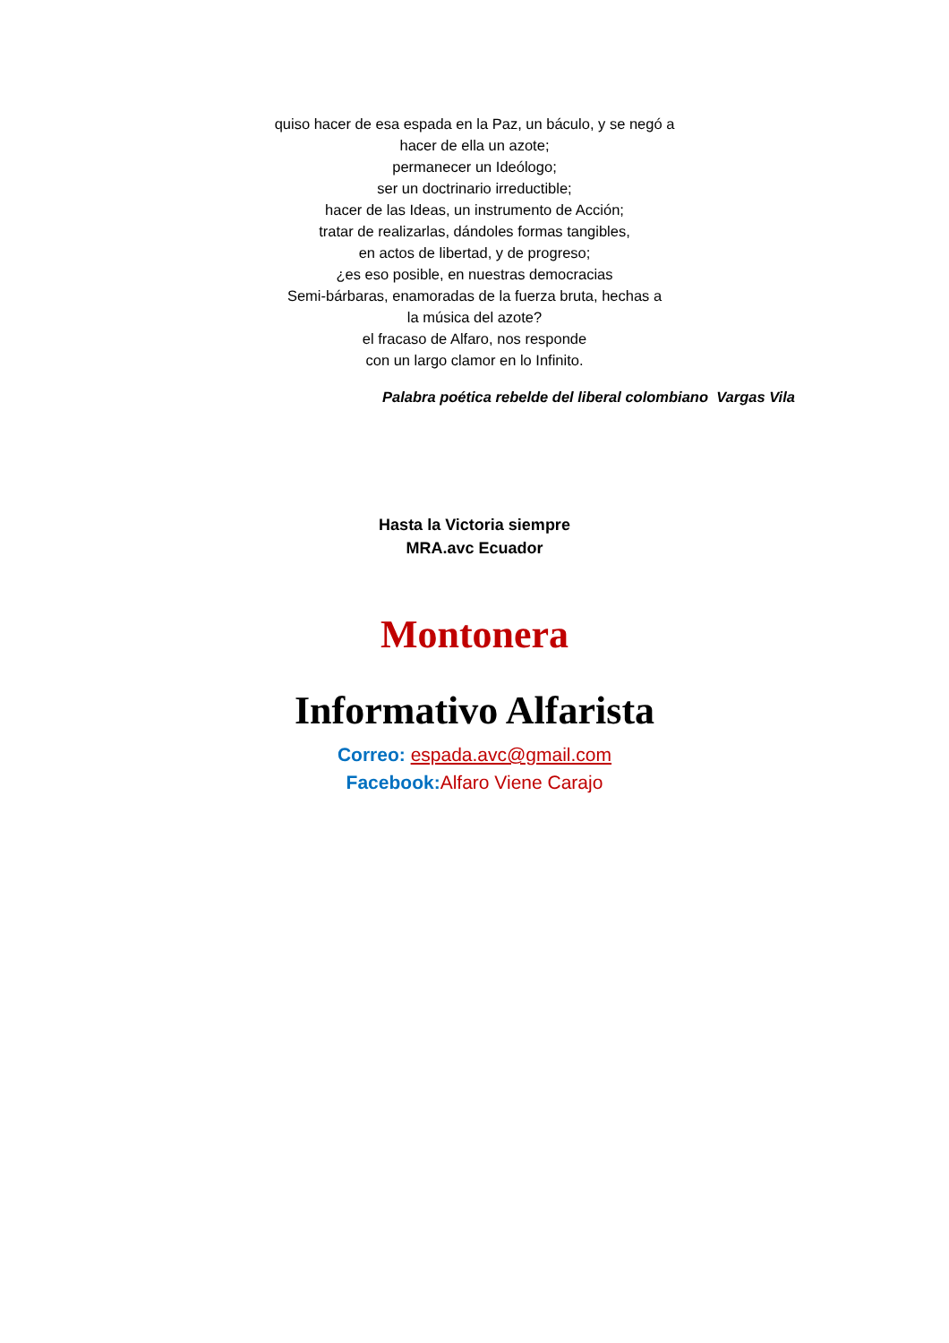quiso hacer de esa espada en la Paz, un báculo, y se negó a
hacer de ella un azote;
permanecer un Ideólogo;
ser un doctrinario irreductible;
hacer de las Ideas, un instrumento de Acción;
tratar de realizarlas, dándoles formas tangibles,
en actos de libertad, y de progreso;
¿es eso posible, en nuestras democracias
Semi-bárbaras, enamoradas de la fuerza bruta, hechas a
la música del azote?
el fracaso de Alfaro, nos responde
con un largo clamor en lo Infinito.
Palabra poética rebelde del liberal colombiano Vargas Vila
Hasta la Victoria siempre
MRA.avc Ecuador
Montonera
Informativo Alfarista
Correo: espada.avc@gmail.com
Facebook: Alfaro Viene Carajo